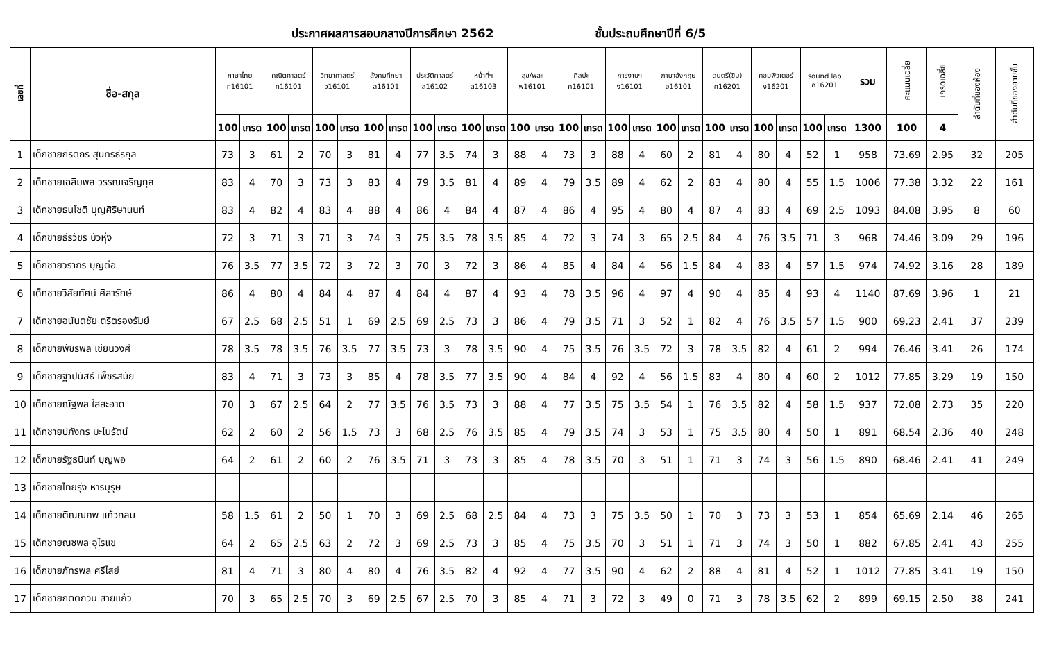ประกาศผลการสอบกลางปีการศึกษา 2562 ชั้นประถมศึกษาปีที่ 6/5
| เลขที่ | ชื่อ-สกุล | ภาษาไทย ท16101 | | คณิตศาสตร์ ค16101 | | วิทยาศาสตร์ ว16101 | | สังคมศึกษา ส16101 | | ประวัติศาสตร์ ส16102 | | หน้าที่ฯ ส16103 | | สุข/พละ พ16101 | | ศิลปะ ศ16101 | | การงานฯ ง16101 | | ภาษาอังกฤษ อ16101 | | ดนตรี(ขิม) ศ16201 | | คอมพิวเตอร์ ง16201 | | sound lab อ16201 | | รวม | คะแนนเฉลี่ย | เกรดเฉลี่ย | ลำดับที่ของห้อง | ลำดับที่ของสายชั้น |
| --- | --- | --- | --- | --- | --- | --- | --- | --- | --- | --- | --- | --- | --- | --- | --- | --- | --- | --- | --- | --- | --- | --- | --- | --- | --- | --- | --- | --- | --- | --- | --- | --- |
| | | 100 | เกรด | 100 | เกรด | 100 | เกรด | 100 | เกรด | 100 | เกรด | 100 | เกรด | 100 | เกรด | 100 | เกรด | 100 | เกรด | 100 | เกรด | 100 | เกรด | 100 | เกรด | 100 | เกรด | 1300 | 100 | 4 | | |
| 1 | เด็กชายกีรติกร สุนทรธีรกุล | 73 | 3 | 61 | 2 | 70 | 3 | 81 | 4 | 77 | 3.5 | 74 | 3 | 88 | 4 | 73 | 3 | 88 | 4 | 60 | 2 | 81 | 4 | 80 | 4 | 52 | 1 | 958 | 73.69 | 2.95 | 32 | 205 |
| 2 | เด็กชายเฉลิมพล วรรณเจริญกุล | 83 | 4 | 70 | 3 | 73 | 3 | 83 | 4 | 79 | 3.5 | 81 | 4 | 89 | 4 | 79 | 3.5 | 89 | 4 | 62 | 2 | 83 | 4 | 80 | 4 | 55 | 1.5 | 1006 | 77.38 | 3.32 | 22 | 161 |
| 3 | เด็กชายธนโชติ บุญศิริษานนท์ | 83 | 4 | 82 | 4 | 83 | 4 | 88 | 4 | 86 | 4 | 84 | 4 | 87 | 4 | 86 | 4 | 95 | 4 | 80 | 4 | 87 | 4 | 83 | 4 | 69 | 2.5 | 1093 | 84.08 | 3.95 | 8 | 60 |
| 4 | เด็กชายธีรวัชร บัวหุ่ง | 72 | 3 | 71 | 3 | 71 | 3 | 74 | 3 | 75 | 3.5 | 78 | 3.5 | 85 | 4 | 72 | 3 | 74 | 3 | 65 | 2.5 | 84 | 4 | 76 | 3.5 | 71 | 3 | 968 | 74.46 | 3.09 | 29 | 196 |
| 5 | เด็กชายวรากร บุญต่อ | 76 | 3.5 | 77 | 3.5 | 72 | 3 | 72 | 3 | 70 | 3 | 72 | 3 | 86 | 4 | 85 | 4 | 84 | 4 | 56 | 1.5 | 84 | 4 | 83 | 4 | 57 | 1.5 | 974 | 74.92 | 3.16 | 28 | 189 |
| 6 | เด็กชายวิสัยทัศน์ ศิลารักษ์ | 86 | 4 | 80 | 4 | 84 | 4 | 87 | 4 | 84 | 4 | 87 | 4 | 93 | 4 | 78 | 3.5 | 96 | 4 | 97 | 4 | 90 | 4 | 85 | 4 | 93 | 4 | 1140 | 87.69 | 3.96 | 1 | 21 |
| 7 | เด็กชายอนันตชัย ตริตรองรัมย์ | 67 | 2.5 | 68 | 2.5 | 51 | 1 | 69 | 2.5 | 69 | 2.5 | 73 | 3 | 86 | 4 | 79 | 3.5 | 71 | 3 | 52 | 1 | 82 | 4 | 76 | 3.5 | 57 | 1.5 | 900 | 69.23 | 2.41 | 37 | 239 |
| 8 | เด็กชายพัชรพล เขียนวงศ์ | 78 | 3.5 | 78 | 3.5 | 76 | 3.5 | 77 | 3.5 | 73 | 3 | 78 | 3.5 | 90 | 4 | 75 | 3.5 | 76 | 3.5 | 72 | 3 | 78 | 3.5 | 82 | 4 | 61 | 2 | 994 | 76.46 | 3.41 | 26 | 174 |
| 9 | เด็กชายฐาปนัสธ์ เพ็ชรสมัย | 83 | 4 | 71 | 3 | 73 | 3 | 85 | 4 | 78 | 3.5 | 77 | 3.5 | 90 | 4 | 84 | 4 | 92 | 4 | 56 | 1.5 | 83 | 4 | 80 | 4 | 60 | 2 | 1012 | 77.85 | 3.29 | 19 | 150 |
| 10 | เด็กชายณัฐพล ใสสะอาด | 70 | 3 | 67 | 2.5 | 64 | 2 | 77 | 3.5 | 76 | 3.5 | 73 | 3 | 88 | 4 | 77 | 3.5 | 75 | 3.5 | 54 | 1 | 76 | 3.5 | 82 | 4 | 58 | 1.5 | 937 | 72.08 | 2.73 | 35 | 220 |
| 11 | เด็กชายปภังกร มะโนรัตน์ | 62 | 2 | 60 | 2 | 56 | 1.5 | 73 | 3 | 68 | 2.5 | 76 | 3.5 | 85 | 4 | 79 | 3.5 | 74 | 3 | 53 | 1 | 75 | 3.5 | 80 | 4 | 50 | 1 | 891 | 68.54 | 2.36 | 40 | 248 |
| 12 | เด็กชายรัฐธนินท์ บุญพอ | 64 | 2 | 61 | 2 | 60 | 2 | 76 | 3.5 | 71 | 3 | 73 | 3 | 85 | 4 | 78 | 3.5 | 70 | 3 | 51 | 1 | 71 | 3 | 74 | 3 | 56 | 1.5 | 890 | 68.46 | 2.41 | 41 | 249 |
| 13 | เด็กชายไทยรุ่ง หารบุรุษ | | | | | | | | | | | | | | | | | | | | | | | | | | | | | | | |
| 14 | เด็กชายติณณภพ แก้วกลม | 58 | 1.5 | 61 | 2 | 50 | 1 | 70 | 3 | 69 | 2.5 | 68 | 2.5 | 84 | 4 | 73 | 3 | 75 | 3.5 | 50 | 1 | 70 | 3 | 73 | 3 | 53 | 1 | 854 | 65.69 | 2.14 | 46 | 265 |
| 15 | เด็กชายณชพล อุไรแข | 64 | 2 | 65 | 2.5 | 63 | 2 | 72 | 3 | 69 | 2.5 | 73 | 3 | 85 | 4 | 75 | 3.5 | 70 | 3 | 51 | 1 | 71 | 3 | 74 | 3 | 50 | 1 | 882 | 67.85 | 2.41 | 43 | 255 |
| 16 | เด็กชายภัทรพล ศรีไสย์ | 81 | 4 | 71 | 3 | 80 | 4 | 80 | 4 | 76 | 3.5 | 82 | 4 | 92 | 4 | 77 | 3.5 | 90 | 4 | 62 | 2 | 88 | 4 | 81 | 4 | 52 | 1 | 1012 | 77.85 | 3.41 | 19 | 150 |
| 17 | เด็กชายกิตติกวิน สายแก้ว | 70 | 3 | 65 | 2.5 | 70 | 3 | 69 | 2.5 | 67 | 2.5 | 70 | 3 | 85 | 4 | 71 | 3 | 72 | 3 | 49 | 0 | 71 | 3 | 78 | 3.5 | 62 | 2 | 899 | 69.15 | 2.50 | 38 | 241 |